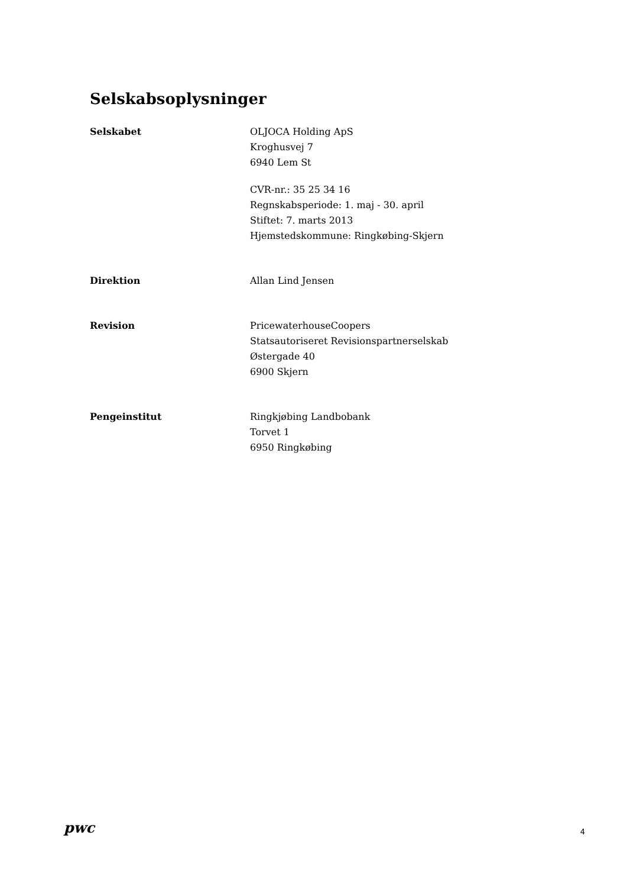Selskabsoplysninger
Selskabet OLJOCA Holding ApS
Kroghusvej 7
6940 Lem St
CVR-nr.: 35 25 34 16
Regnskabsperiode: 1. maj - 30. april
Stiftet: 7. marts 2013
Hjemstedskommune: Ringkøbing-Skjern
Direktion Allan Lind Jensen
Revision PricewaterhouseCoopers
Statsautoriseret Revisionspartnerselskab
Østergade 40
6900 Skjern
Pengeinstitut Ringkjøbing Landbobank
Torvet 1
6950 Ringkøbing
pwc
4